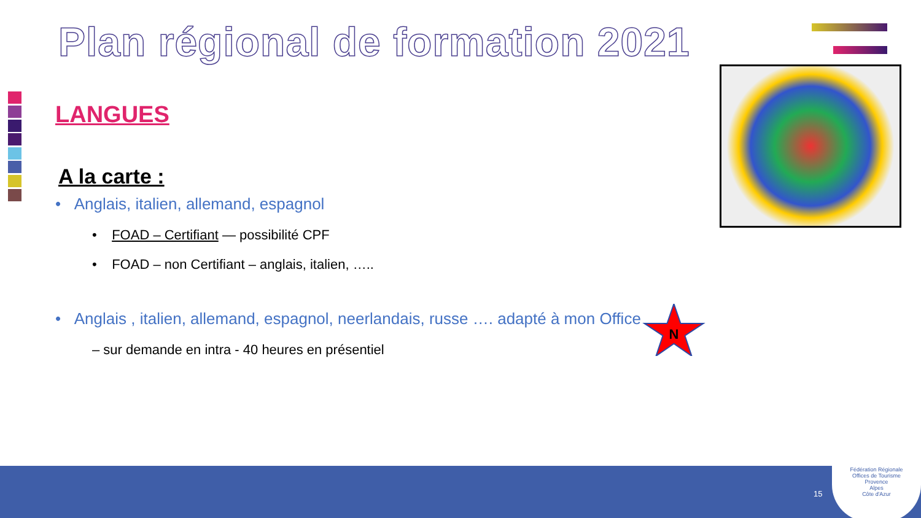Plan régional de formation 2021
LANGUES
A la carte :
• Anglais, italien, allemand, espagnol
• FOAD – Certifiant — possibilité CPF
• FOAD – non Certifiant – anglais, italien, …..
• Anglais , italien, allemand, espagnol, neerlandais, russe …. adapté à mon Office
– sur demande en intra - 40 heures en présentiel
N
15
Fédération Régionale
Offices de Tourisme
Provence
Alpes
Côte d'Azur